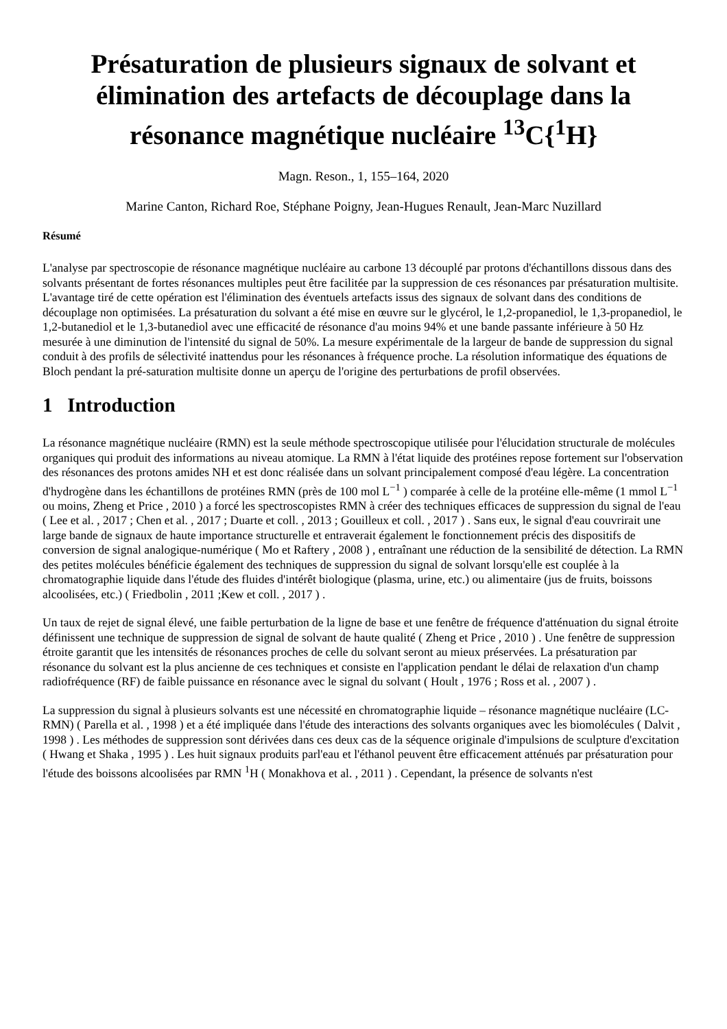Présaturation de plusieurs signaux de solvant et élimination des artefacts de découplage dans la résonance magnétique nucléaire <sup>13</sup>C{<sup>1</sup>H}
Magn. Reson., 1, 155–164, 2020
Marine Canton, Richard Roe, Stéphane Poigny, Jean-Hugues Renault, Jean-Marc Nuzillard
Résumé
L'analyse par spectroscopie de résonance magnétique nucléaire au carbone 13 découplé par protons d'échantillons dissous dans des solvants présentant de fortes résonances multiples peut être facilitée par la suppression de ces résonances par présaturation multisite. L'avantage tiré de cette opération est l'élimination des éventuels artefacts issus des signaux de solvant dans des conditions de découplage non optimisées. La présaturation du solvant a été mise en œuvre sur le glycérol, le 1,2-propanediol, le 1,3-propanediol, le 1,2-butanediol et le 1,3-butanediol avec une efficacité de résonance d'au moins 94% et une bande passante inférieure à 50 Hz mesurée à une diminution de l'intensité du signal de 50%. La mesure expérimentale de la largeur de bande de suppression du signal conduit à des profils de sélectivité inattendus pour les résonances à fréquence proche. La résolution informatique des équations de Bloch pendant la pré-saturation multisite donne un aperçu de l'origine des perturbations de profil observées.
1 Introduction
La résonance magnétique nucléaire (RMN) est la seule méthode spectroscopique utilisée pour l'élucidation structurale de molécules organiques qui produit des informations au niveau atomique. La RMN à l'état liquide des protéines repose fortement sur l'observation des résonances des protons amides NH et est donc réalisée dans un solvant principalement composé d'eau légère. La concentration d'hydrogène dans les échantillons de protéines RMN (près de 100 mol L<sup>−1</sup> ) comparée à celle de la protéine elle-même (1 mmol L<sup>−1</sup> ou moins, Zheng et Price , 2010 ) a forcé les spectroscopistes RMN à créer des techniques efficaces de suppression du signal de l'eau ( Lee et al. , 2017 ; Chen et al. , 2017 ; Duarte et coll. , 2013 ; Gouilleux et coll. , 2017 ) . Sans eux, le signal d'eau couvrirait une large bande de signaux de haute importance structurelle et entraverait également le fonctionnement précis des dispositifs de conversion de signal analogique-numérique ( Mo et Raftery , 2008 ) , entraînant une réduction de la sensibilité de détection. La RMN des petites molécules bénéficie également des techniques de suppression du signal de solvant lorsqu'elle est couplée à la chromatographie liquide dans l'étude des fluides d'intérêt biologique (plasma, urine, etc.) ou alimentaire (jus de fruits, boissons alcoolisées, etc.) ( Friedbolin , 2011 ;Kew et coll. , 2017 ) .
Un taux de rejet de signal élevé, une faible perturbation de la ligne de base et une fenêtre de fréquence d'atténuation du signal étroite définissent une technique de suppression de signal de solvant de haute qualité ( Zheng et Price , 2010 ) . Une fenêtre de suppression étroite garantit que les intensités de résonances proches de celle du solvant seront au mieux préservées. La présaturation par résonance du solvant est la plus ancienne de ces techniques et consiste en l'application pendant le délai de relaxation d'un champ radiofréquence (RF) de faible puissance en résonance avec le signal du solvant ( Hoult , 1976 ; Ross et al. , 2007 ) .
La suppression du signal à plusieurs solvants est une nécessité en chromatographie liquide – résonance magnétique nucléaire (LC-RMN) ( Parella et al. , 1998 ) et a été impliquée dans l'étude des interactions des solvants organiques avec les biomolécules ( Dalvit , 1998 ) . Les méthodes de suppression sont dérivées dans ces deux cas de la séquence originale d'impulsions de sculpture d'excitation ( Hwang et Shaka , 1995 ) . Les huit signaux produits parl'eau et l'éthanol peuvent être efficacement atténués par présaturation pour l'étude des boissons alcoolisées par RMN <sup>1</sup>H ( Monakhova et al. , 2011 ) . Cependant, la présence de solvants n'est